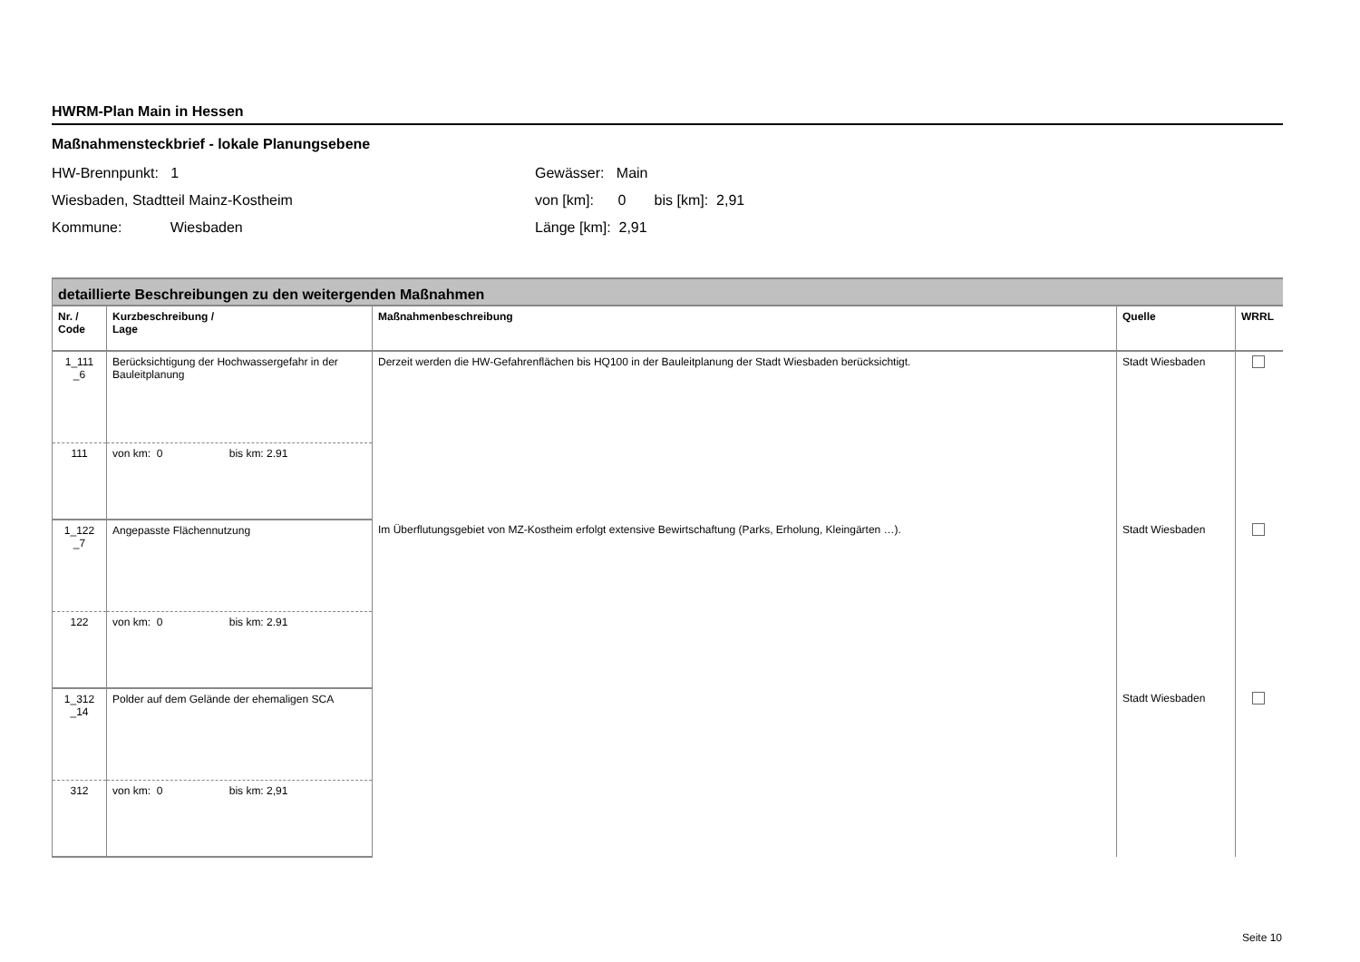HWRM-Plan Main in Hessen
Maßnahmensteckbrief - lokale Planungsebene
HW-Brennpunkt: 1
Wiesbaden, Stadtteil Mainz-Kostheim
Kommune: Wiesbaden
Gewässer: Main
von [km]: 0 bis [km]: 2,91
Länge [km]: 2,91
| detaillierte Beschreibungen zu den weitergenden Maßnahmen | | | | |
| Nr. / Code | Kurzbeschreibung / Lage | Maßnahmenbeschreibung | Quelle | WRRL |
| 1_111 _6 | Berücksichtigung der Hochwassergefahr in der Bauleitplanung | Derzeit werden die HW-Gefahrenflächen bis HQ100 in der Bauleitplanung der Stadt Wiesbaden berücksichtigt. | Stadt Wiesbaden | |
| 111 | von km: 0 bis km: 2.91 | | | |
| 1_122 _7 | Angepasste Flächennutzung | Im Überflutungsgebiet von MZ-Kostheim erfolgt extensive Bewirtschaftung (Parks, Erholung, Kleingärten …). | Stadt Wiesbaden | |
| 122 | von km: 0 bis km: 2.91 | | | |
| 1_312 _14 | Polder auf dem Gelände der ehemaligen SCA | | Stadt Wiesbaden | |
| 312 | von km: 0 bis km: 2,91 | | | |
Seite 10